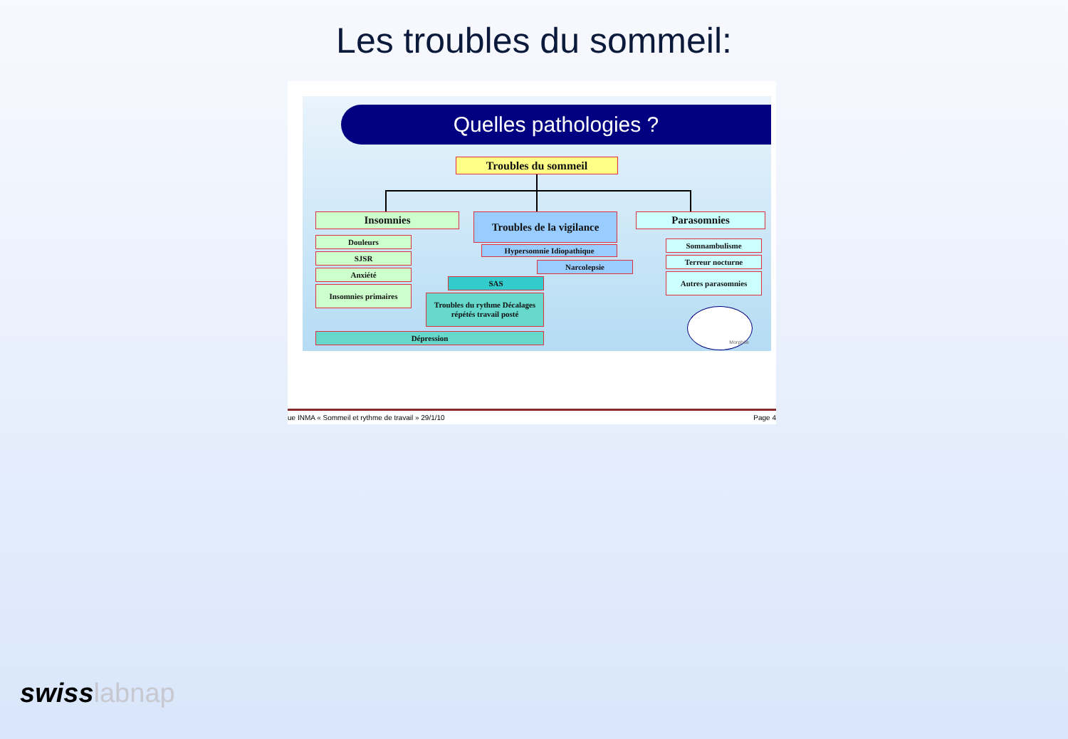Les troubles du sommeil:
Quelles pathologies ?
Troubles du sommeil
Insomnies
Douleurs
SJSR
Anxiété
Insomnies primaires
Troubles de la vigilance
Hypersomnie Idiopathique
Narcolepsie
SAS
Troubles du rythme Décalages répétés travail posté
Dépression
Parasomnies
Somnambulisme
Terreur nocturne
Autres parasomnies
Morphée
ue INMA « Sommeil et rythme de travail » 29/1/10 Page 4
swisslabnap